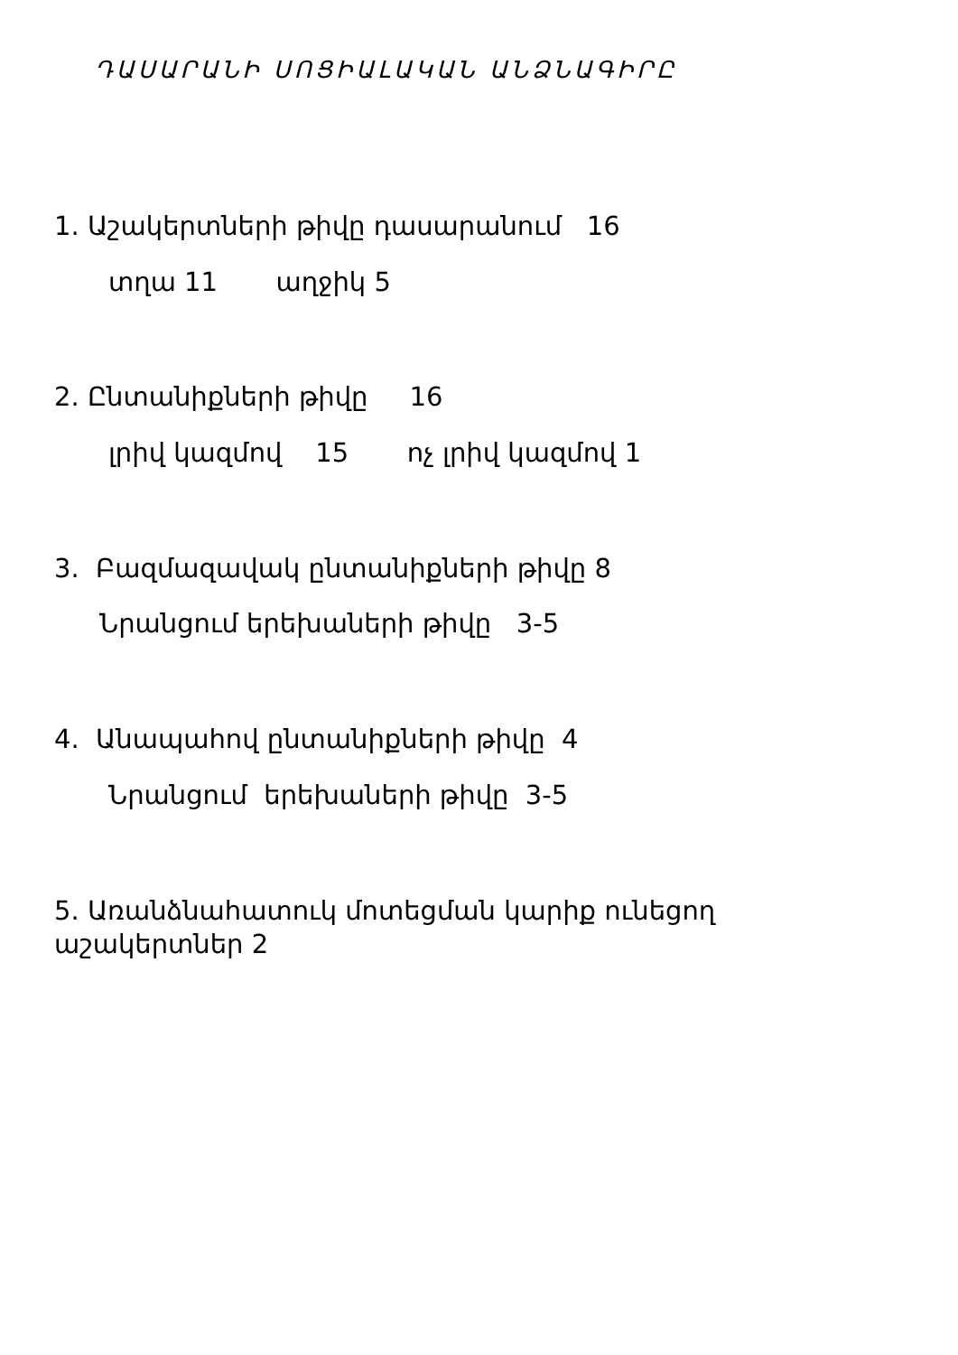ԴԱՍԱՐԱՆԻ ՍՈՑԻԱԼԱԿԱՆ ԱՆՁՆԱԳԻՐԸ
1. Աշակերտների թիվը դասարանում 16
տղա 11 աղջիկ 5
2. Ընտանիքների թիվը 16
լրիվ կազմով 15 ոչ լրիվ կազմով 1
3. Բազմազավակ ընտանիքների թիվը 8
Նրանցում երեխաների թիվը 3-5
4. Անապահով ընտանիքների թիվը 4
Նրանցում երեխաների թիվը 3-5
5. Առանձնահատուկ մոտեցման կարիք ունեցող աշակերտներ 2